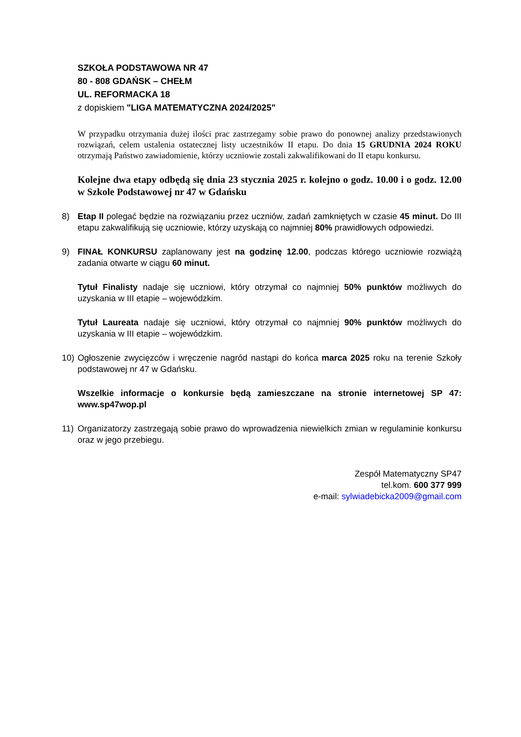SZKOŁA PODSTAWOWA NR 47
80 - 808 GDAŃSK – CHEŁM
UL. REFORMACKA 18
z dopiskiem "LIGA MATEMATYCZNA 2024/2025"
W przypadku otrzymania dużej ilości prac zastrzegamy sobie prawo do ponownej analizy przedstawionych rozwiązań, celem ustalenia ostatecznej listy uczestników II etapu. Do dnia 15 GRUDNIA 2024 ROKU otrzymają Państwo zawiadomienie, którzy uczniowie zostali zakwalifikowani do II etapu konkursu.
Kolejne dwa etapy odbędą się dnia 23 stycznia 2025 r. kolejno o godz. 10.00 i o godz. 12.00 w Szkole Podstawowej nr 47 w Gdańsku
8) Etap II polegać będzie na rozwiązaniu przez uczniów, zadań zamkniętych w czasie 45 minut. Do III etapu zakwalifikują się uczniowie, którzy uzyskają co najmniej 80% prawidłowych odpowiedzi.
9) FINAŁ KONKURSU zaplanowany jest na godzinę 12.00, podczas którego uczniowie rozwiążą zadania otwarte w ciągu 60 minut.
Tytuł Finalisty nadaje się uczniowi, który otrzymał co najmniej 50% punktów możliwych do uzyskania w III etapie – wojewódzkim.
Tytuł Laureata nadaje się uczniowi, który otrzymał co najmniej 90% punktów możliwych do uzyskania w III etapie – wojewódzkim.
10) Ogłoszenie zwycięzców i wręczenie nagród nastąpi do końca marca 2025 roku na terenie Szkoły podstawowej nr 47 w Gdańsku.
Wszelkie informacje o konkursie będą zamieszczane na stronie internetowej SP 47: www.sp47wop.pl
11) Organizatorzy zastrzegają sobie prawo do wprowadzenia niewielkich zmian w regulaminie konkursu oraz w jego przebiegu.
Zespół Matematyczny SP47
tel.kom. 600 377 999
e-mail: sylwiadebicka2009@gmail.com